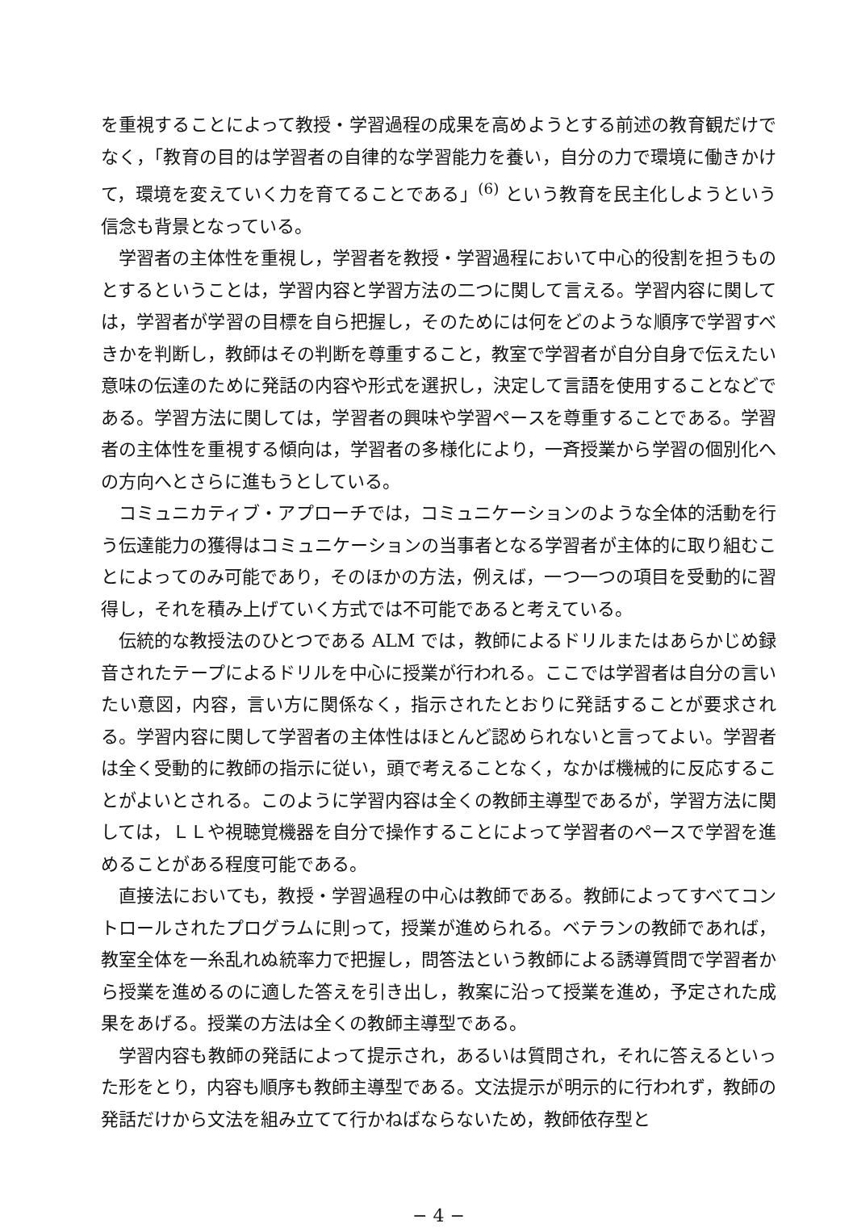を重視することによって教授・学習過程の成果を高めようとする前述の教育観だけでなく，「教育の目的は学習者の自律的な学習能力を養い，自分の力で環境に働きかけて，環境を変えていく力を育てることである」<sup>(6)</sup> という教育を民主化しようという信念も背景となっている。
学習者の主体性を重視し，学習者を教授・学習過程において中心的役割を担うものとするということは，学習内容と学習方法の二つに関して言える。学習内容に関しては，学習者が学習の目標を自ら把握し，そのためには何をどのような順序で学習すべきかを判断し，教師はその判断を尊重すること，教室で学習者が自分自身で伝えたい意味の伝達のために発話の内容や形式を選択し，決定して言語を使用することなどである。学習方法に関しては，学習者の興味や学習ペースを尊重することである。学習者の主体性を重視する傾向は，学習者の多様化により，一斉授業から学習の個別化への方向へとさらに進もうとしている。
コミュニカティブ・アプローチでは，コミュニケーションのような全体的活動を行う伝達能力の獲得はコミュニケーションの当事者となる学習者が主体的に取り組むことによってのみ可能であり，そのほかの方法，例えば，一つ一つの項目を受動的に習得し，それを積み上げていく方式では不可能であると考えている。
伝統的な教授法のひとつである ALM では，教師によるドリルまたはあらかじめ録音されたテープによるドリルを中心に授業が行われる。ここでは学習者は自分の言いたい意図，内容，言い方に関係なく，指示されたとおりに発話することが要求される。学習内容に関して学習者の主体性はほとんど認められないと言ってよい。学習者は全く受動的に教師の指示に従い，頭で考えることなく，なかば機械的に反応することがよいとされる。このように学習内容は全くの教師主導型であるが，学習方法に関しては，ＬＬや視聴覚機器を自分で操作することによって学習者のペースで学習を進めることがある程度可能である。
直接法においても，教授・学習過程の中心は教師である。教師によってすべてコントロールされたプログラムに則って，授業が進められる。ベテランの教師であれば，教室全体を一糸乱れぬ統率力で把握し，問答法という教師による誘導質問で学習者から授業を進めるのに適した答えを引き出し，教案に沿って授業を進め，予定された成果をあげる。授業の方法は全くの教師主導型である。
学習内容も教師の発話によって提示され，あるいは質問され，それに答えるといった形をとり，内容も順序も教師主導型である。文法提示が明示的に行われず，教師の発話だけから文法を組み立てて行かねばならないため，教師依存型と
− 4 −